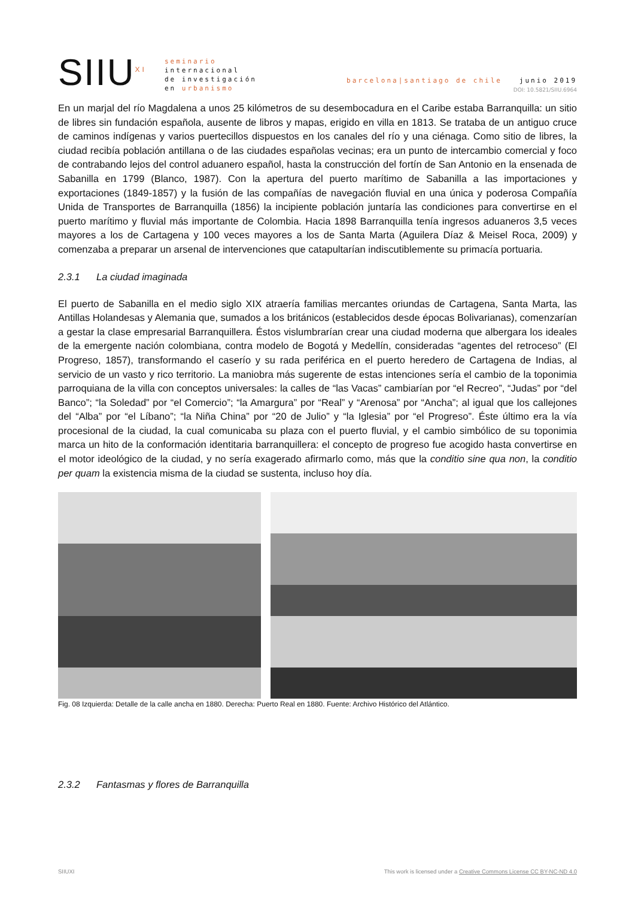SIIU<sup>XI</sup>
seminario
internacional
de investigación
en urbanismo
barcelona|santiago de chile junio 2019
DOI: 10.5821/SIIU.6964
En un marjal del río Magdalena a unos 25 kilómetros de su desembocadura en el Caribe estaba Barranquilla: un sitio de libres sin fundación española, ausente de libros y mapas, erigido en villa en 1813. Se trataba de un antiguo cruce de caminos indígenas y varios puertecillos dispuestos en los canales del río y una ciénaga. Como sitio de libres, la ciudad recibía población antillana o de las ciudades españolas vecinas; era un punto de intercambio comercial y foco de contrabando lejos del control aduanero español, hasta la construcción del fortín de San Antonio en la ensenada de Sabanilla en 1799 (Blanco, 1987). Con la apertura del puerto marítimo de Sabanilla a las importaciones y exportaciones (1849-1857) y la fusión de las compañías de navegación fluvial en una única y poderosa Compañía Unida de Transportes de Barranquilla (1856) la incipiente población juntaría las condiciones para convertirse en el puerto marítimo y fluvial más importante de Colombia. Hacia 1898 Barranquilla tenía ingresos aduaneros 3,5 veces mayores a los de Cartagena y 100 veces mayores a los de Santa Marta (Aguilera Díaz & Meisel Roca, 2009) y comenzaba a preparar un arsenal de intervenciones que catapultarían indiscutiblemente su primacía portuaria.
2.3.1 La ciudad imaginada
El puerto de Sabanilla en el medio siglo XIX atraería familias mercantes oriundas de Cartagena, Santa Marta, las Antillas Holandesas y Alemania que, sumados a los británicos (establecidos desde épocas Bolivarianas), comenzarían a gestar la clase empresarial Barranquillera. Éstos vislumbrarían crear una ciudad moderna que albergara los ideales de la emergente nación colombiana, contra modelo de Bogotá y Medellín, consideradas “agentes del retroceso” (El Progreso, 1857), transformando el caserío y su rada periférica en el puerto heredero de Cartagena de Indias, al servicio de un vasto y rico territorio. La maniobra más sugerente de estas intenciones sería el cambio de la toponimia parroquiana de la villa con conceptos universales: la calles de “las Vacas” cambiarían por “el Recreo”, “Judas” por “del Banco”; “la Soledad” por “el Comercio”; “la Amargura” por “Real” y “Arenosa” por “Ancha”; al igual que los callejones del “Alba” por “el Líbano”; “la Niña China” por “20 de Julio” y “la Iglesia” por “el Progreso”. Éste último era la vía procesional de la ciudad, la cual comunicaba su plaza con el puerto fluvial, y el cambio simbólico de su toponimia marca un hito de la conformación identitaria barranquillera: el concepto de progreso fue acogido hasta convertirse en el motor ideológico de la ciudad, y no sería exagerado afirmarlo como, más que la conditio sine qua non, la conditio per quam la existencia misma de la ciudad se sustenta, incluso hoy día.
Fig. 08 Izquierda: Detalle de la calle ancha en 1880. Derecha: Puerto Real en 1880. Fuente: Archivo Histórico del Atlántico.
2.3.2 Fantasmas y flores de Barranquilla
SIIUXI This work is licensed under a Creative Commons License CC BY-NC-ND 4.0